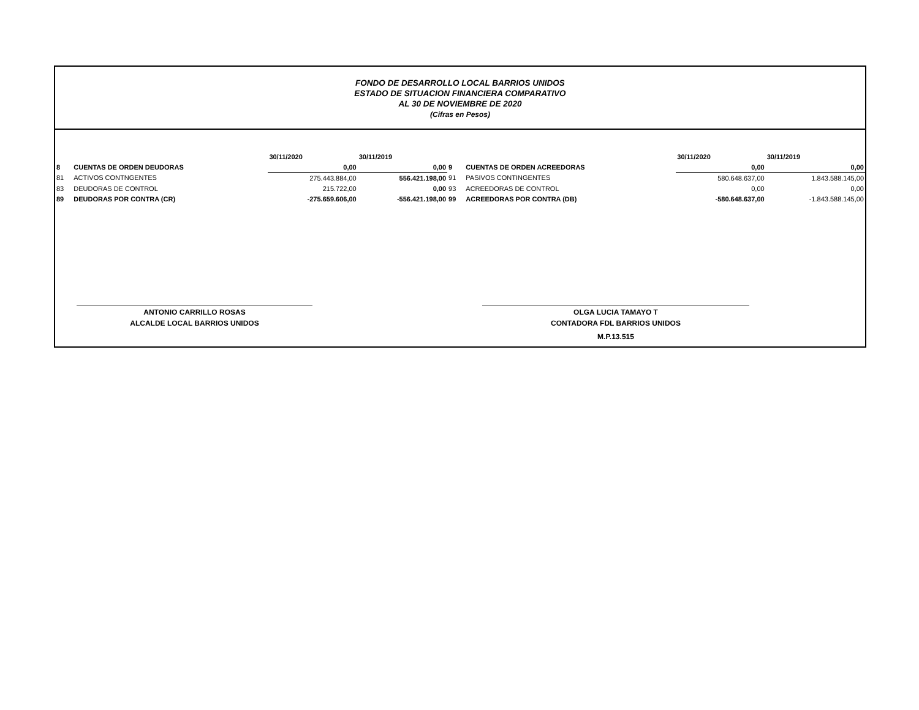FONDO DE DESARROLLO LOCAL BARRIOS UNIDOS
ESTADO DE SITUACION FINANCIERA COMPARATIVO
AL 30 DE NOVIEMBRE DE 2020
(Cifras en Pesos)
| | | 30/11/2020 | 30/11/2019 | | | 30/11/2020 | 30/11/2019 |
| --- | --- | --- | --- | --- | --- | --- | --- |
| 8 | CUENTAS DE ORDEN DEUDORAS | 0,00 | 0,00 | 9 | CUENTAS DE ORDEN ACREEDORAS | 0,00 | 0,00 |
| 81 | ACTIVOS CONTNGENTES | 275.443.884,00 | 556.421.198,00 | 91 | PASIVOS CONTINGENTES | 580.648.637,00 | 1.843.588.145,00 |
| 83 | DEUDORAS DE CONTROL | 215.722,00 | 0,00 | 93 | ACREEDORAS DE CONTROL | 0,00 | 0,00 |
| 89 | DEUDORAS POR CONTRA (CR) | -275.659.606,00 | -556.421.198,00 | 99 | ACREEDORAS POR CONTRA (DB) | -580.648.637,00 | -1.843.588.145,00 |
ANTONIO CARRILLO ROSAS
ALCALDE LOCAL BARRIOS UNIDOS
OLGA LUCIA TAMAYO T
CONTADORA FDL BARRIOS UNIDOS
M.P.13.515